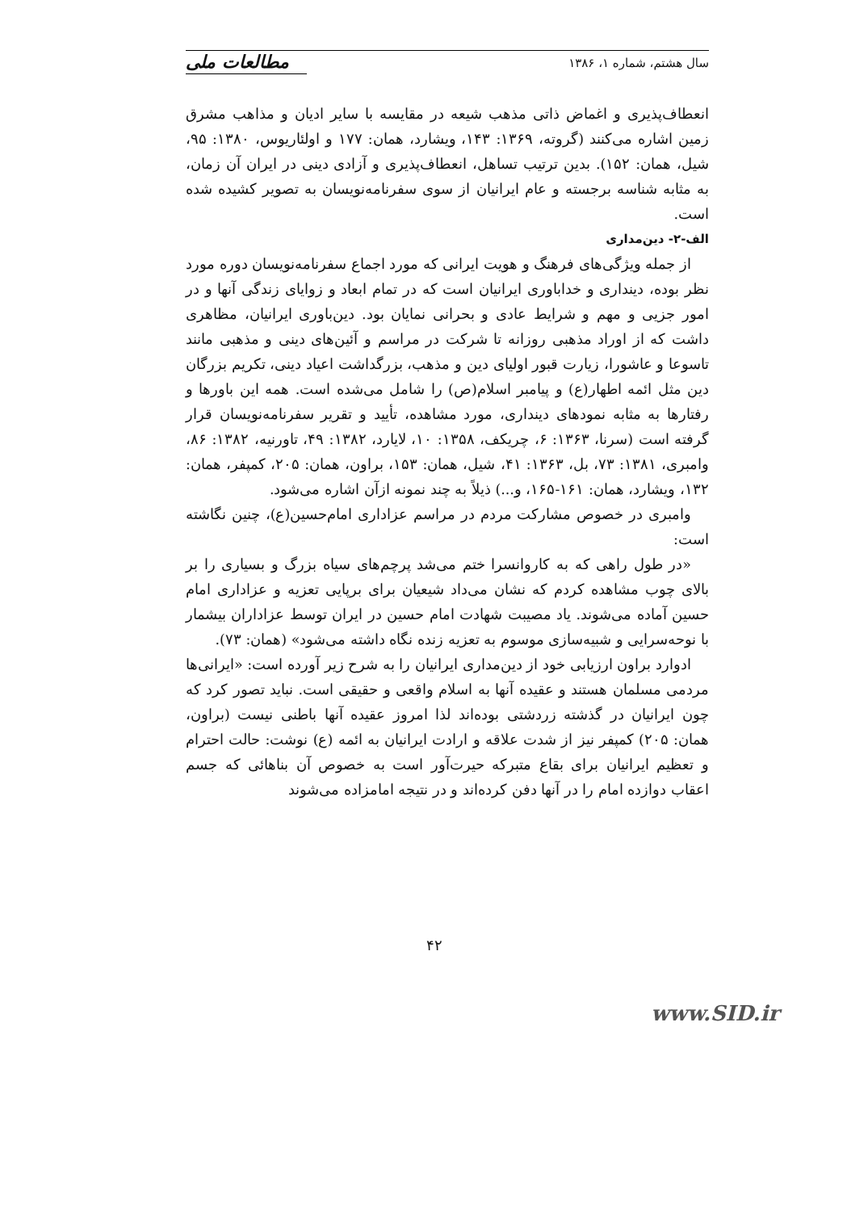سال هشتم، شماره ۱، ۱۳۸۶
مطالعات ملی
انعطاف‌پذیری و اغماض ذاتی مذهب شیعه در مقایسه با سایر ادیان و مذاهب مشرق زمین اشاره می‌کنند (گروته، ۱۳۶۹: ۱۴۳، ویشارد، همان: ۱۷۷ و اولئاریوس، ۱۳۸۰: ۹۵، شیل، همان: ۱۵۲). بدین ترتیب تساهل، انعطاف‌پذیری و آزادی دینی در ایران آن زمان، به مثابه شناسه برجسته و عام ایرانیان از سوی سفرنامه‌نویسان به تصویر کشیده شده است.
الف-۲- دین‌مداری
از جمله ویژگی‌های فرهنگ و هویت ایرانی که مورد اجماع سفرنامه‌نویسان دوره مورد نظر بوده، دینداری و خداباوری ایرانیان است که در تمام ابعاد و زوایای زندگی آنها و در امور جزیی و مهم و شرایط عادی و بحرانی نمایان بود. دین‌باوری ایرانیان، مظاهری داشت که از اوراد مذهبی روزانه تا شرکت در مراسم و آئین‌های دینی و مذهبی مانند تاسوعا و عاشورا، زیارت قبور اولیای دین و مذهب، بزرگداشت اعیاد دینی، تکریم بزرگان دین مثل ائمه اطهار(ع) و پیامبر اسلام(ص) را شامل می‌شده است. همه این باورها و رفتارها به مثابه نمودهای دینداری، مورد مشاهده، تأیید و تقریر سفرنامه‌نویسان قرار گرفته است (سرنا، ۱۳۶۳: ۶، چریکف، ۱۳۵۸: ۱۰، لایارد، ۱۳۸۲: ۴۹، تاورنیه، ۱۳۸۲: ۸۶، وامبری، ۱۳۸۱: ۷۳، بل، ۱۳۶۳: ۴۱، شیل، همان: ۱۵۳، براون، همان: ۲۰۵، کمپفر، همان: ۱۳۲، ویشارد، همان: ۱۶۱-۱۶۵، و...) ذیلاً به چند نمونه ازآن اشاره می‌شود.
وامبری در خصوص مشارکت مردم در مراسم عزاداری امام‌حسین(ع)، چنین نگاشته است:
«در طول راهی که به کاروانسرا ختم می‌شد پرچم‌های سیاه بزرگ و بسیاری را بر بالای چوب مشاهده کردم که نشان می‌داد شیعیان برای برپایی تعزیه و عزاداری امام حسین آماده می‌شوند. یاد مصیبت شهادت امام حسین در ایران توسط عزاداران بیشمار با نوحه‌سرایی و شبیه‌سازی موسوم به تعزیه زنده نگاه داشته می‌شود» (همان: ۷۳).
ادوارد براون ارزیابی خود از دین‌مداری ایرانیان را به شرح زیر آورده است: «ایرانی‌ها مردمی مسلمان هستند و عقیده آنها به اسلام واقعی و حقیقی است. نباید تصور کرد که چون ایرانیان در گذشته زردشتی بوده‌اند لذا امروز عقیده آنها باطنی نیست (براون، همان: ۲۰۵) کمپفر نیز از شدت علاقه و ارادت ایرانیان به ائمه (ع) نوشت: حالت احترام و تعظیم ایرانیان برای بقاع متبرکه حیرت‌آور است به خصوص آن بناهائی که جسم اعقاب دوازده امام را در آنها دفن کرده‌اند و در نتیجه امامزاده می‌شوند
۴۲
www.SID.ir